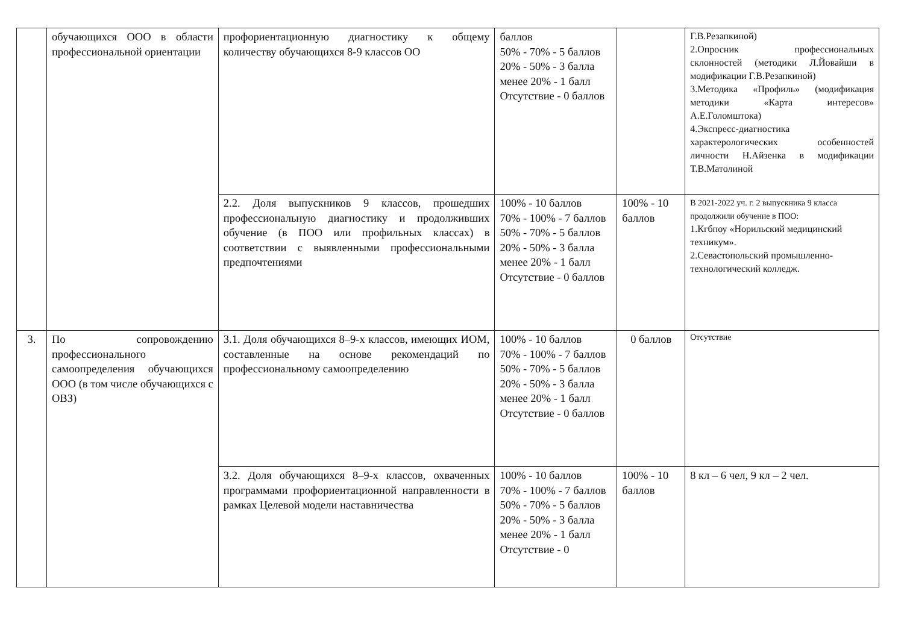| | обучающихся ООО в области профессиональной ориентации | профориентационную диагностику к общему количеству обучающихся 8-9 классов ОО | баллов 50% - 70% - 5 баллов 20% - 50% - 3 балла менее 20% - 1 балл Отсутствие - 0 баллов | | Г.В.Резапкиной) 2.Опросник профессиональных склонностей (методики Л.Йовайши в модификации Г.В.Резапкиной) 3.Методика «Профиль» (модификация методики «Карта интересов» А.Е.Голомштока) 4.Экспресс-диагностика характерологических особенностей личности Н.Айзенка в модификации Т.В.Матолиной |
| | | 2.2. Доля выпускников 9 классов, прошедших профессиональную диагностику и продолживших обучение (в ПОО или профильных классах) в соответствии с выявленными профессиональными предпочтениями | 100% - 10 баллов 70% - 100% - 7 баллов 50% - 70% - 5 баллов 20% - 50% - 3 балла менее 20% - 1 балл Отсутствие - 0 баллов | 100% - 10 баллов | В 2021-2022 уч. г. 2 выпускника 9 класса продолжили обучение в ПОО: 1.Кгбпоу «Норильский медицинский техникум». 2.Севастопольский промышленно-технологический колледж. |
| 3. | По сопровождению профессионального самоопределения обучающихся ООО (в том числе обучающихся с ОВЗ) | 3.1. Доля обучающихся 8–9-х классов, имеющих ИОМ, составленные на основе рекомендаций по профессиональному самоопределению | 100% - 10 баллов 70% - 100% - 7 баллов 50% - 70% - 5 баллов 20% - 50% - 3 балла менее 20% - 1 балл Отсутствие - 0 баллов | 0 баллов | Отсутствие |
| | | 3.2. Доля обучающихся 8–9-х классов, охваченных программами профориентационной направленности в рамках Целевой модели наставничества | 100% - 10 баллов 70% - 100% - 7 баллов 50% - 70% - 5 баллов 20% - 50% - 3 балла менее 20% - 1 балл Отсутствие - 0 | 100% - 10 баллов | 8 кл – 6 чел, 9 кл – 2 чел. |